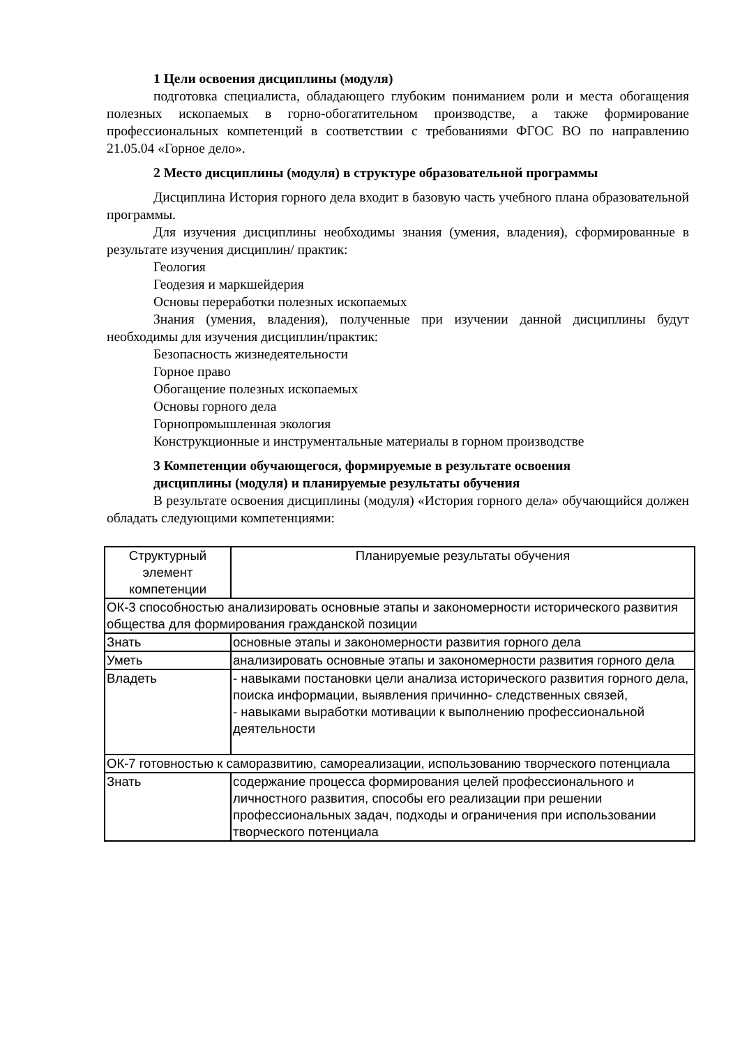1 Цели освоения дисциплины (модуля)
подготовка специалиста, обладающего глубоким пониманием роли и места обогащения полезных ископаемых в горно-обогатительном производстве, а также формирование профессиональных компетенций в соответствии с требованиями ФГОС ВО по направлению 21.05.04 «Горное дело».
2 Место дисциплины (модуля) в структуре образовательной программы
Дисциплина История горного дела входит в базовую часть учебного плана образовательной программы.
Для изучения дисциплины необходимы знания (умения, владения), сформированные в результате изучения дисциплин/ практик:
Геология
Геодезия и маркшейдерия
Основы переработки полезных ископаемых
Знания (умения, владения), полученные при изучении данной дисциплины будут необходимы для изучения дисциплин/практик:
Безопасность жизнедеятельности
Горное право
Обогащение полезных ископаемых
Основы горного дела
Горнопромышленная экология
Конструкционные и инструментальные материалы в горном производстве
3 Компетенции обучающегося, формируемые в результате освоения
дисциплины (модуля) и планируемые результаты обучения
В результате освоения дисциплины (модуля) «История горного дела» обучающийся должен обладать следующими компетенциями:
| Структурный элемент компетенции | Планируемые результаты обучения |
| --- | --- |
| ОК-3 способностью анализировать основные этапы и закономерности исторического развития общества для формирования гражданской позиции | |
| Знать | основные этапы и закономерности развития горного дела |
| Уметь | анализировать основные этапы и закономерности развития горного дела |
| Владеть | - навыками постановки цели анализа исторического развития горного дела, поиска информации, выявления причинно- следственных связей, - навыками выработки мотивации к выполнению профессиональной деятельности |
| ОК-7 готовностью к саморазвитию, самореализации, использованию творческого потенциала | |
| Знать | содержание процесса формирования целей профессионального и личностного развития, способы его реализации при решении профессиональных задач, подходы и ограничения при использовании творческого потенциала |